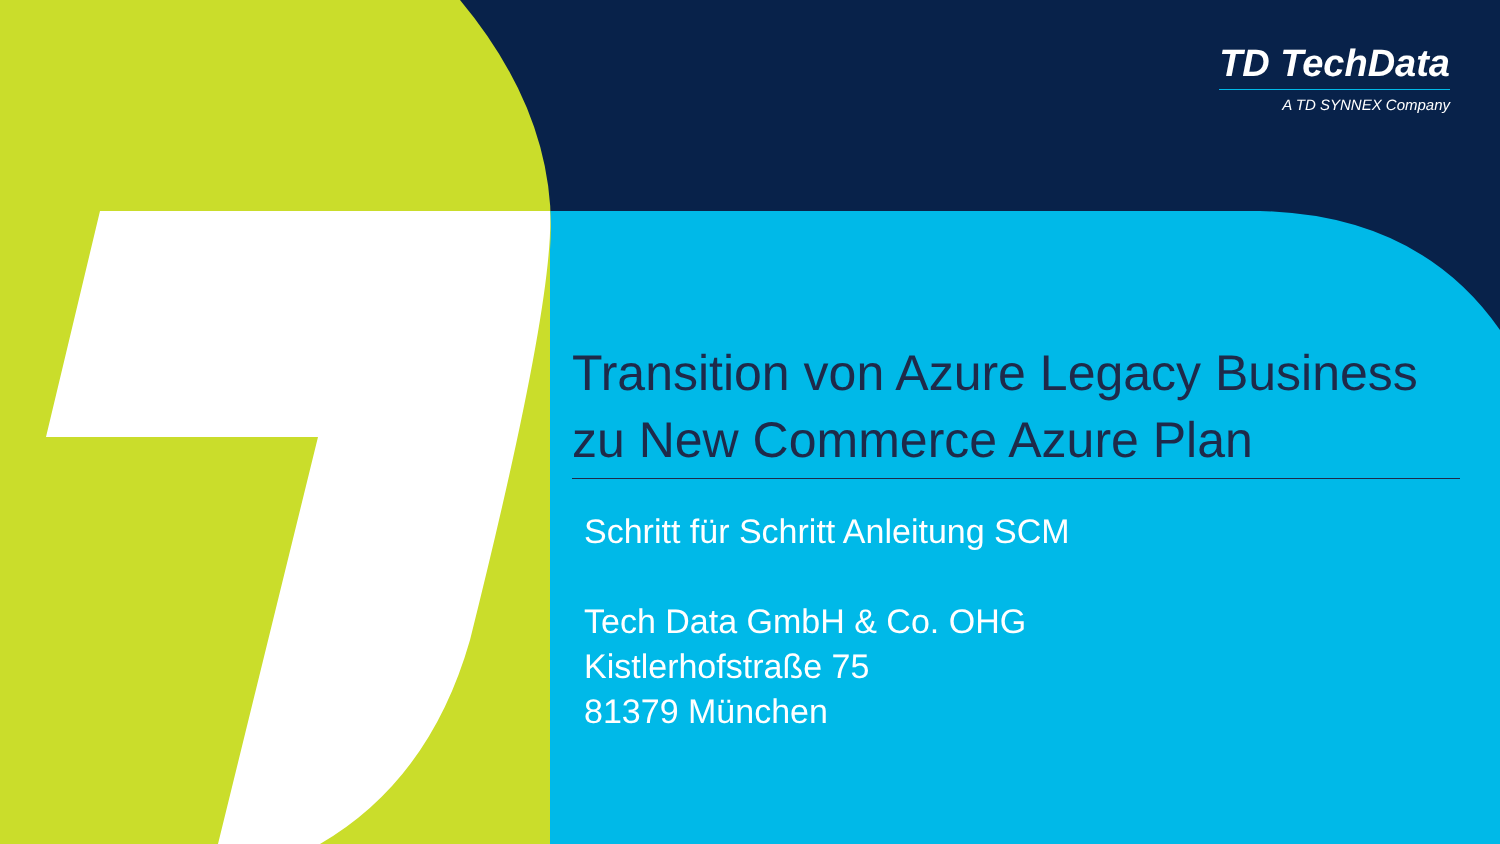TD TechData
A TD SYNNEX Company
Transition von Azure Legacy Business zu New Commerce Azure Plan
Schritt für Schritt Anleitung SCM
Tech Data GmbH & Co. OHG
Kistlerhofstraße 75
81379 München